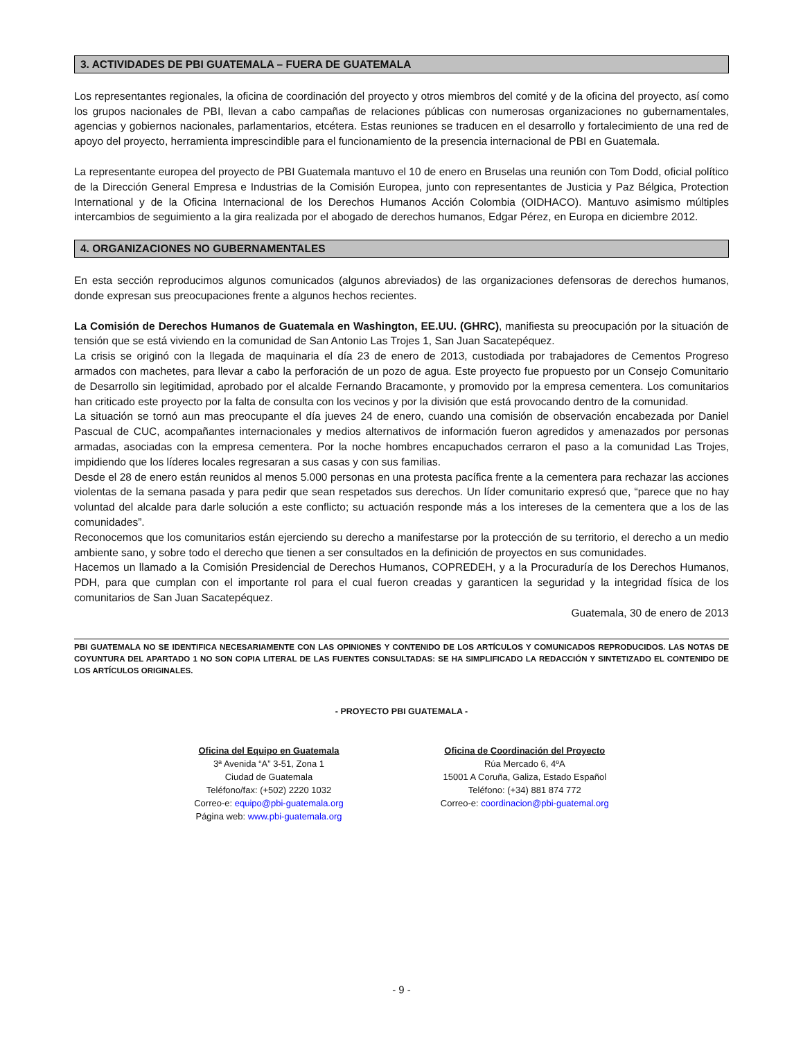3. ACTIVIDADES DE PBI GUATEMALA – FUERA DE GUATEMALA
Los representantes regionales, la oficina de coordinación del proyecto y otros miembros del comité y de la oficina del proyecto, así como los grupos nacionales de PBI, llevan a cabo campañas de relaciones públicas con numerosas organizaciones no gubernamentales, agencias y gobiernos nacionales, parlamentarios, etcétera. Estas reuniones se traducen en el desarrollo y fortalecimiento de una red de apoyo del proyecto, herramienta imprescindible para el funcionamiento de la presencia internacional de PBI en Guatemala.
La representante europea del proyecto de PBI Guatemala mantuvo el 10 de enero en Bruselas una reunión con Tom Dodd, oficial político de la Dirección General Empresa e Industrias de la Comisión Europea, junto con representantes de Justicia y Paz Bélgica, Protection International y de la Oficina Internacional de los Derechos Humanos Acción Colombia (OIDHACO). Mantuvo asimismo múltiples intercambios de seguimiento a la gira realizada por el abogado de derechos humanos, Edgar Pérez, en Europa en diciembre 2012.
4. ORGANIZACIONES NO GUBERNAMENTALES
En esta sección reproducimos algunos comunicados (algunos abreviados) de las organizaciones defensoras de derechos humanos, donde expresan sus preocupaciones frente a algunos hechos recientes.
La Comisión de Derechos Humanos de Guatemala en Washington, EE.UU. (GHRC), manifiesta su preocupación por la situación de tensión que se está viviendo en la comunidad de San Antonio Las Trojes 1, San Juan Sacatepéquez.
La crisis se originó con la llegada de maquinaria el día 23 de enero de 2013, custodiada por trabajadores de Cementos Progreso armados con machetes, para llevar a cabo la perforación de un pozo de agua. Este proyecto fue propuesto por un Consejo Comunitario de Desarrollo sin legitimidad, aprobado por el alcalde Fernando Bracamonte, y promovido por la empresa cementera. Los comunitarios han criticado este proyecto por la falta de consulta con los vecinos y por la división que está provocando dentro de la comunidad.
La situación se tornó aun mas preocupante el día jueves 24 de enero, cuando una comisión de observación encabezada por Daniel Pascual de CUC, acompañantes internacionales y medios alternativos de información fueron agredidos y amenazados por personas armadas, asociadas con la empresa cementera. Por la noche hombres encapuchados cerraron el paso a la comunidad Las Trojes, impidiendo que los líderes locales regresaran a sus casas y con sus familias.
Desde el 28 de enero están reunidos al menos 5.000 personas en una protesta pacífica frente a la cementera para rechazar las acciones violentas de la semana pasada y para pedir que sean respetados sus derechos. Un líder comunitario expresó que, “parece que no hay voluntad del alcalde para darle solución a este conflicto; su actuación responde más a los intereses de la cementera que a los de las comunidades”.
Reconocemos que los comunitarios están ejerciendo su derecho a manifestarse por la protección de su territorio, el derecho a un medio ambiente sano, y sobre todo el derecho que tienen a ser consultados en la definición de proyectos en sus comunidades.
Hacemos un llamado a la Comisión Presidencial de Derechos Humanos, COPREDEH, y a la Procuraduría de los Derechos Humanos, PDH, para que cumplan con el importante rol para el cual fueron creadas y garanticen la seguridad y la integridad física de los comunitarios de San Juan Sacatepéquez.
Guatemala, 30 de enero de 2013
PBI GUATEMALA NO SE IDENTIFICA NECESARIAMENTE CON LAS OPINIONES Y CONTENIDO DE LOS ARTÍCULOS Y COMUNICADOS REPRODUCIDOS. LAS NOTAS DE COYUNTURA DEL APARTADO 1 NO SON COPIA LITERAL DE LAS FUENTES CONSULTADAS: SE HA SIMPLIFICADO LA REDACCIÓN Y SINTETIZADO EL CONTENIDO DE LOS ARTÍCULOS ORIGINALES.
- PROYECTO PBI GUATEMALA -
Oficina del Equipo en Guatemala
3ª Avenida “A” 3-51, Zona 1
Ciudad de Guatemala
Teléfono/fax: (+502) 2220 1032
Correo-e: equipo@pbi-guatemala.org
Página web: www.pbi-guatemala.org
Oficina de Coordinación del Proyecto
Rúa Mercado 6, 4ºA
15001 A Coruña, Galiza, Estado Español
Teléfono: (+34) 881 874 772
Correo-e: coordinacion@pbi-guatemal.org
- 9 -